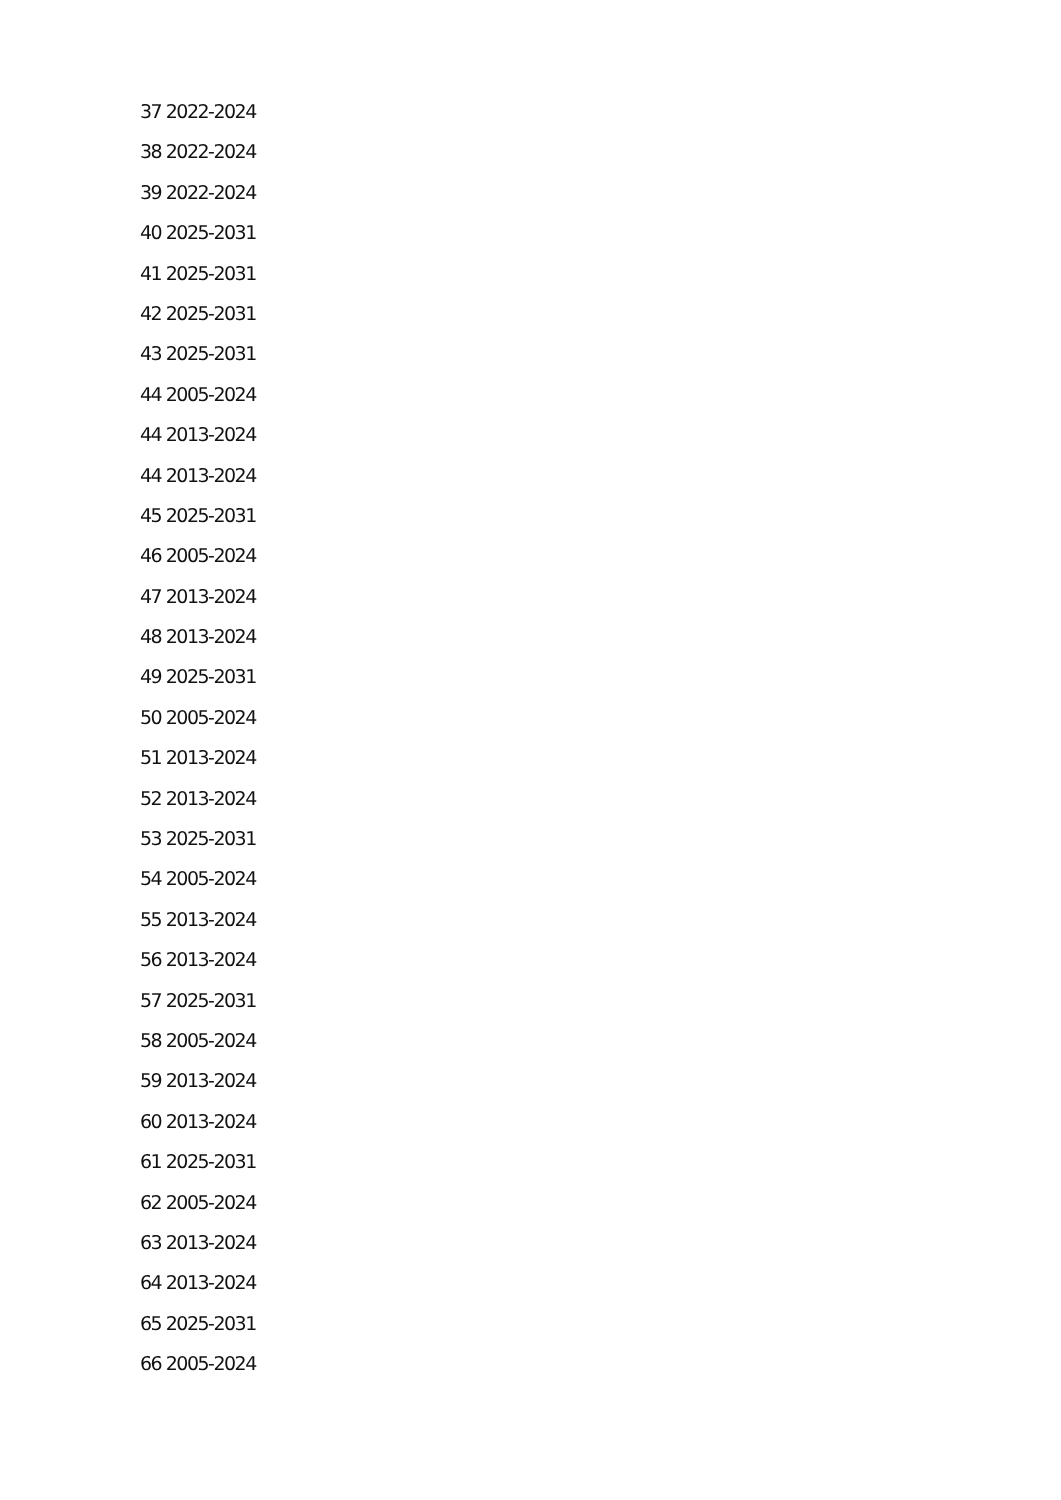37 2022-2024
38 2022-2024
39 2022-2024
40 2025-2031
41 2025-2031
42 2025-2031
43 2025-2031
44 2005-2024
44 2013-2024
44 2013-2024
45 2025-2031
46 2005-2024
47 2013-2024
48 2013-2024
49 2025-2031
50 2005-2024
51 2013-2024
52 2013-2024
53 2025-2031
54 2005-2024
55 2013-2024
56 2013-2024
57 2025-2031
58 2005-2024
59 2013-2024
60 2013-2024
61 2025-2031
62 2005-2024
63 2013-2024
64 2013-2024
65 2025-2031
66 2005-2024